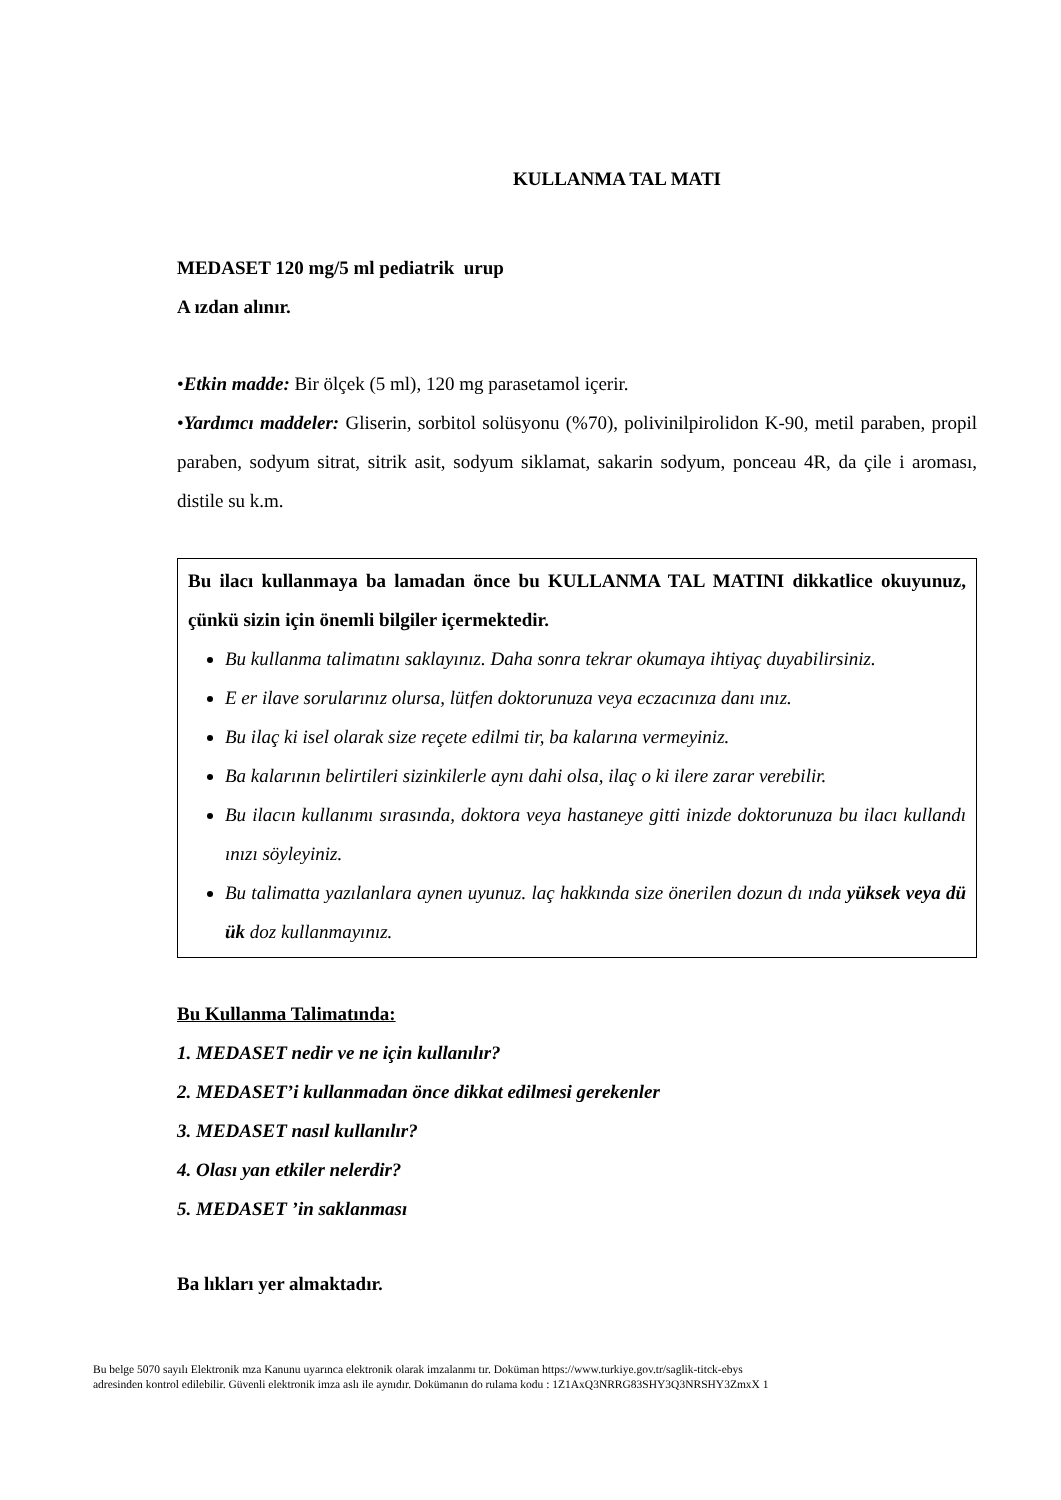KULLANMA TAL MATI
MEDASET 120 mg/5 ml pediatrik urup
A ızdan alınır.
•Etkin madde: Bir ölçek (5 ml), 120 mg parasetamol içerir.
•Yardımcı maddeler: Gliserin, sorbitol solüsyonu (%70), polivinilpirolidon K-90, metil paraben, propil paraben, sodyum sitrat, sitrik asit, sodyum siklamat, sakarin sodyum, ponceau 4R, da çile i aroması, distile su k.m.
Bu ilacı kullanmaya ba lamadan önce bu KULLANMA TAL MATINI dikkatlice okuyunuz, çünkü sizin için önemli bilgiler içermektedir.
Bu kullanma talimatını saklayınız. Daha sonra tekrar okumaya ihtiyaç duyabilirsiniz.
E er ilave sorularınız olursa, lütfen doktorunuza veya eczacınıza danı ınız.
Bu ilaç ki isel olarak size reçete edilmi tir, ba kalarına vermeyiniz.
Ba kalarının belirtileri sizinkilerle aynı dahi olsa, ilaç o ki ilere zarar verebilir.
Bu ilacın kullanımı sırasında, doktora veya hastaneye gitti inizde doktorunuza bu ilacı kullandı ınızı söyleyiniz.
Bu talimatta yazılanlara aynen uyunuz. laç hakkında size önerilen dozun dı ında yüksek veya dü ük doz kullanmayınız.
Bu Kullanma Talimatında:
1. MEDASET nedir ve ne için kullanılır?
2. MEDASET’i kullanmadan önce dikkat edilmesi gerekenler
3. MEDASET nasıl kullanılır?
4. Olası yan etkiler nelerdir?
5. MEDASET ’in saklanması
Ba lıkları yer almaktadır.
Bu belge 5070 sayılı Elektronik mza Kanunu uyarınca elektronik olarak imzalanmı tır. Doküman https://www.turkiye.gov.tr/saglik-titck-ebys
adresinden kontrol edilebilir. Güvenli elektronik imza aslı ile aynıdır. Dokümanın do rulama kodu : 1Z1AxQ3NRRG83SHY3Q3NRSHY3ZmxX 1